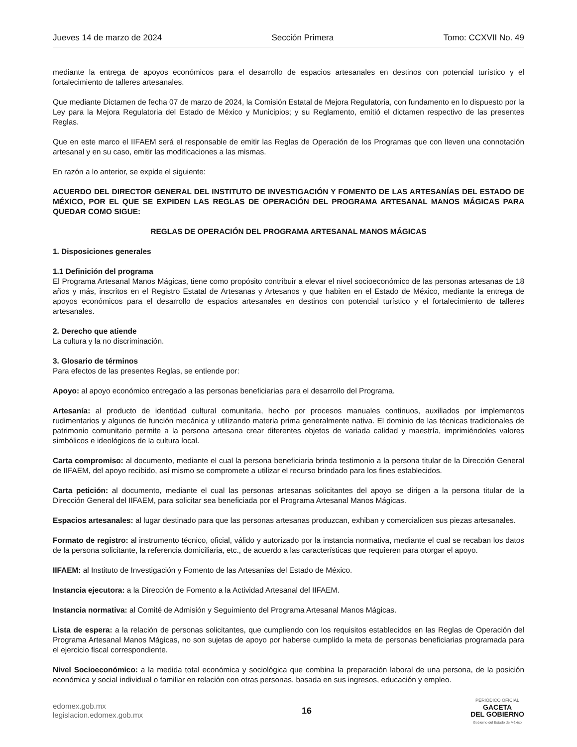Jueves 14 de marzo de 2024 Sección Primera Tomo: CCXVII No. 49
mediante la entrega de apoyos económicos para el desarrollo de espacios artesanales en destinos con potencial turístico y el fortalecimiento de talleres artesanales.
Que mediante Dictamen de fecha 07 de marzo de 2024, la Comisión Estatal de Mejora Regulatoria, con fundamento en lo dispuesto por la Ley para la Mejora Regulatoria del Estado de México y Municipios; y su Reglamento, emitió el dictamen respectivo de las presentes Reglas.
Que en este marco el IIFAEM será el responsable de emitir las Reglas de Operación de los Programas que con lleven una connotación artesanal y en su caso, emitir las modificaciones a las mismas.
En razón a lo anterior, se expide el siguiente:
ACUERDO DEL DIRECTOR GENERAL DEL INSTITUTO DE INVESTIGACIÓN Y FOMENTO DE LAS ARTESANÍAS DEL ESTADO DE MÉXICO, POR EL QUE SE EXPIDEN LAS REGLAS DE OPERACIÓN DEL PROGRAMA ARTESANAL MANOS MÁGICAS PARA QUEDAR COMO SIGUE:
REGLAS DE OPERACIÓN DEL PROGRAMA ARTESANAL MANOS MÁGICAS
1. Disposiciones generales
1.1 Definición del programa
El Programa Artesanal Manos Mágicas, tiene como propósito contribuir a elevar el nivel socioeconómico de las personas artesanas de 18 años y más, inscritos en el Registro Estatal de Artesanas y Artesanos y que habiten en el Estado de México, mediante la entrega de apoyos económicos para el desarrollo de espacios artesanales en destinos con potencial turístico y el fortalecimiento de talleres artesanales.
2. Derecho que atiende
La cultura y la no discriminación.
3. Glosario de términos
Para efectos de las presentes Reglas, se entiende por:
Apoyo: al apoyo económico entregado a las personas beneficiarias para el desarrollo del Programa.
Artesanía: al producto de identidad cultural comunitaria, hecho por procesos manuales continuos, auxiliados por implementos rudimentarios y algunos de función mecánica y utilizando materia prima generalmente nativa. El dominio de las técnicas tradicionales de patrimonio comunitario permite a la persona artesana crear diferentes objetos de variada calidad y maestría, imprimiéndoles valores simbólicos e ideológicos de la cultura local.
Carta compromiso: al documento, mediante el cual la persona beneficiaria brinda testimonio a la persona titular de la Dirección General de IIFAEM, del apoyo recibido, así mismo se compromete a utilizar el recurso brindado para los fines establecidos.
Carta petición: al documento, mediante el cual las personas artesanas solicitantes del apoyo se dirigen a la persona titular de la Dirección General del IIFAEM, para solicitar sea beneficiada por el Programa Artesanal Manos Mágicas.
Espacios artesanales: al lugar destinado para que las personas artesanas produzcan, exhiban y comercialicen sus piezas artesanales.
Formato de registro: al instrumento técnico, oficial, válido y autorizado por la instancia normativa, mediante el cual se recaban los datos de la persona solicitante, la referencia domiciliaria, etc., de acuerdo a las características que requieren para otorgar el apoyo.
IIFAEM: al Instituto de Investigación y Fomento de las Artesanías del Estado de México.
Instancia ejecutora: a la Dirección de Fomento a la Actividad Artesanal del IIFAEM.
Instancia normativa: al Comité de Admisión y Seguimiento del Programa Artesanal Manos Mágicas.
Lista de espera: a la relación de personas solicitantes, que cumpliendo con los requisitos establecidos en las Reglas de Operación del Programa Artesanal Manos Mágicas, no son sujetas de apoyo por haberse cumplido la meta de personas beneficiarias programada para el ejercicio fiscal correspondiente.
Nivel Socioeconómico: a la medida total económica y sociológica que combina la preparación laboral de una persona, de la posición económica y social individual o familiar en relación con otras personas, basada en sus ingresos, educación y empleo.
edomex.gob.mx
legislacion.edomex.gob.mx
16
PERIÓDICO OFICIAL
GACETA
DEL GOBIERNO
Gobierno del Estado de México